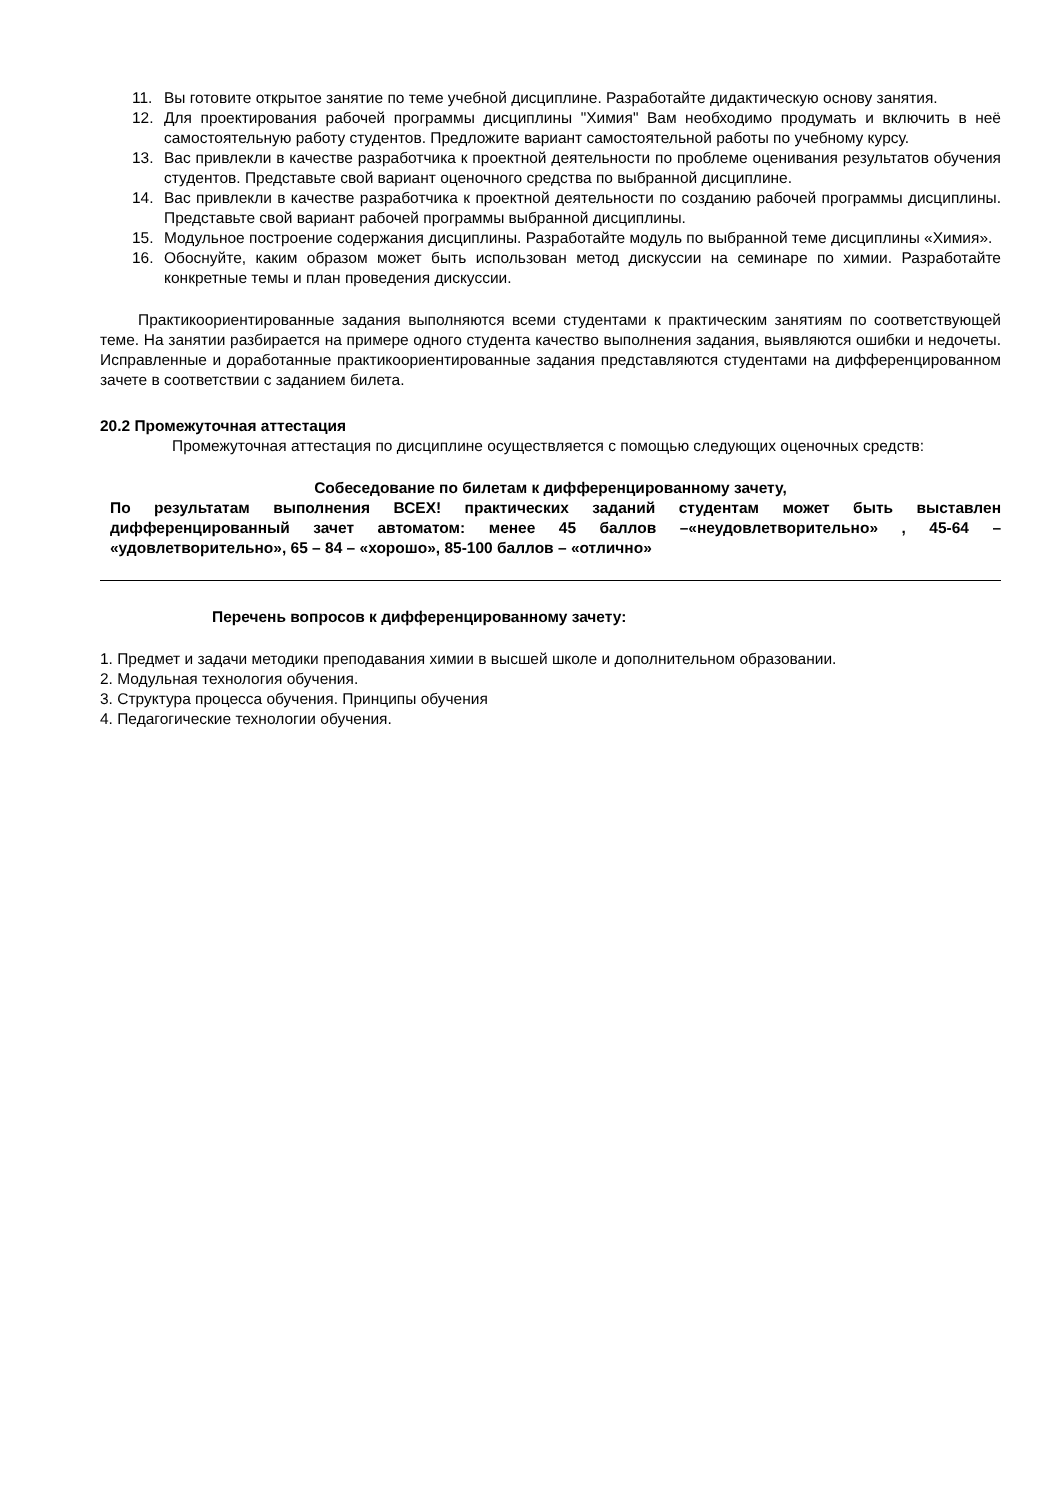11. Вы готовите открытое занятие по теме учебной дисциплине. Разработайте дидактическую основу занятия.
12. Для проектирования рабочей программы дисциплины "Химия" Вам необходимо продумать и включить в неё самостоятельную работу студентов. Предложите вариант самостоятельной работы по учебному курсу.
13. Вас привлекли в качестве разработчика к проектной деятельности по проблеме оценивания результатов обучения студентов. Представьте свой вариант оценочного средства по выбранной дисциплине.
14. Вас привлекли в качестве разработчика к проектной деятельности по созданию рабочей программы дисциплины. Представьте свой вариант рабочей программы выбранной дисциплины.
15. Модульное построение содержания дисциплины. Разработайте модуль по выбранной теме дисциплины «Химия».
16. Обоснуйте, каким образом может быть использован метод дискуссии на семинаре по химии. Разработайте конкретные темы и план проведения дискуссии.
Практикоориентированные задания выполняются всеми студентами к практическим занятиям по соответствующей теме. На занятии разбирается на примере одного студента качество выполнения задания, выявляются ошибки и недочеты. Исправленные и доработанные практикоориентированные задания представляются студентами на дифференцированном зачете в соответствии с заданием билета.
20.2 Промежуточная аттестация
Промежуточная аттестация по дисциплине осуществляется с помощью следующих оценочных средств:
Собеседование по билетам к дифференцированному зачету,
По результатам выполнения ВСЕХ! практических заданий студентам может быть выставлен дифференцированный зачет автоматом: менее 45 баллов –«неудовлетворительно» , 45-64 – «удовлетворительно», 65 – 84 – «хорошо», 85-100 баллов – «отлично»
Перечень вопросов к дифференцированному зачету:
1. Предмет и задачи методики преподавания химии в высшей школе и дополнительном образовании.
2. Модульная технология обучения.
3. Структура процесса обучения. Принципы обучения
4. Педагогические технологии обучения.